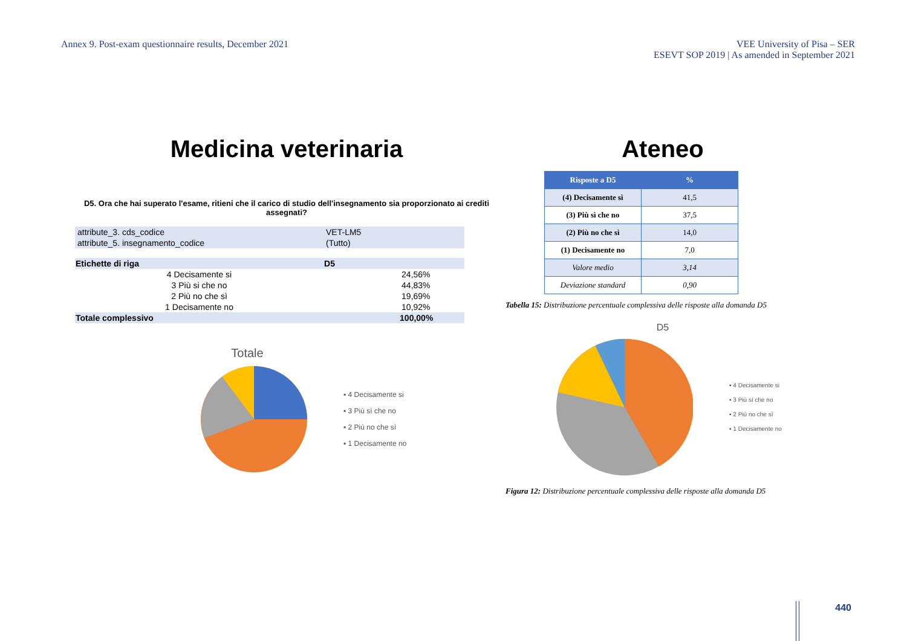Annex 9. Post-exam questionnaire results, December 2021
VEE University of Pisa – SER
ESEVT SOP 2019 | As amended in September 2021
Medicina veterinaria
D5. Ora che hai superato l'esame, ritieni che il carico di studio dell'insegnamento sia proporzionato ai crediti assegnati?
| attribute_3. cds_codice | VET-LM5 | |
| attribute_5. insegnamento_codice | (Tutto) | |
| Etichette di riga | D5 | |
| 4 Decisamente si | | 24,56% |
| 3 Più si che no | | 44,83% |
| 2 Più no che sì | | 19,69% |
| 1 Decisamente no | | 10,92% |
| Totale complessivo | | 100,00% |
Totale
▪ 4 Decisamente si
▪ 3 Più sì che no
▪ 2 Più no che sì
▪ 1 Decisamente no
Ateneo
| Risposte a D5 | % |
| --- | --- |
| (4) Decisamente sì | 41,5 |
| (3) Più sì che no | 37,5 |
| (2) Più no che sì | 14,0 |
| (1) Decisamente no | 7,0 |
| Valore medio | 3,14 |
| Deviazione standard | 0,90 |
Tabella 15: Distribuzione percentuale complessiva delle risposte alla domanda D5
D5
▪ 4 Decisamente si
▪ 3 Più sì che no
▪ 2 Più no che sì
▪ 1 Decisamente no
Figura 12: Distribuzione percentuale complessiva delle risposte alla domanda D5
440